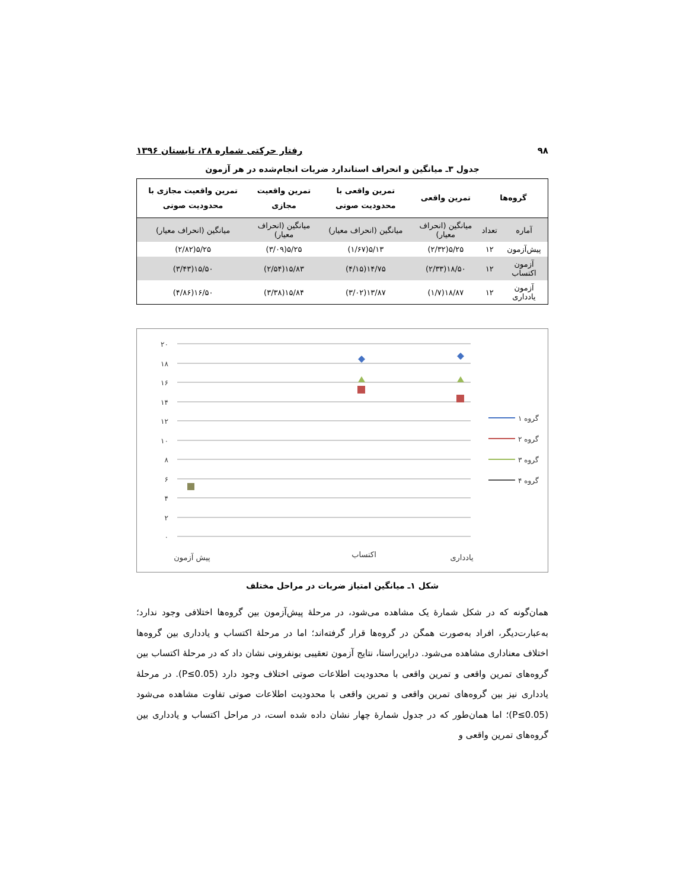۹۸ رفتار حرکتی شماره ۲۸، تابستان ۱۳۹۶
جدول ۳ـ میانگین و انحراف استاندارد ضربات انجام‌شده در هر آزمون
| گروه‌ها | | تمرین واقعی | تمرین واقعی با محدودیت صوتی | تمرین واقعیت مجازی | تمرین واقعیت مجازی با محدودیت صوتی |
| --- | --- | --- | --- | --- | --- |
| آماره | تعداد | میانگین (انحراف معیار) | میانگین (انحراف معیار) | میانگین (انحراف معیار) | میانگین (انحراف معیار) |
| پیش‌آزمون | ۱۲ | ۵/۲۵(۲/۳۲) | ۵/۱۳(۱/۶۷) | ۵/۲۵(۳/۰۹) | ۵/۲۵(۲/۸۲) |
| آزمون اکتساب | ۱۲ | ۱۸/۵۰(۲/۳۳) | ۱۴/۷۵(۴/۱۵) | ۱۵/۸۳(۲/۵۴) | ۱۵/۵۰(۳/۴۳) |
| آزمون یادداری | ۱۲ | ۱۸/۸۷(۱/۷) | ۱۳/۸۷(۳/۰۲) | ۱۵/۸۴(۳/۳۸) | ۱۶/۵۰(۴/۸۶) |
۲۰
۱۸
۱۶
۱۴
۱۲
۱۰
۸
۶
۴
۲
۰
پیش آزمون
اکتساب
یادداری
گروه ۱
گروه ۲
گروه ۳
گروه ۴
شکل ۱ـ میانگین امتیاز ضربات در مراحل مختلف
همان‌گونه که در شکل شمارهٔ یک مشاهده می‌شود، در مرحلهٔ پیش‌آزمون بین گروه‌ها اختلافی وجود ندارد؛ به‌عبارت‌دیگر، افراد به‌صورت همگن در گروه‌ها قرار گرفته‌اند؛ اما در مرحلهٔ اکتساب و یادداری بین گروه‌ها اختلاف معناداری مشاهده می‌شود. دراین‌راستا، نتایج آزمون تعقیبی بونفرونی نشان داد که در مرحلهٔ اکتساب بین گروه‌های تمرین واقعی و تمرین واقعی با محدودیت اطلاعات صوتی اختلاف وجود دارد (P≤0.05). در مرحلهٔ یادداری نیز بین گروه‌های تمرین واقعی و تمرین واقعی با محدودیت اطلاعات صوتی تفاوت مشاهده می‌شود (P≤0.05)؛ اما همان‌طور که در جدول شمارهٔ چهار نشان داده شده است، در مراحل اکتساب و یادداری بین گروه‌های تمرین واقعی و